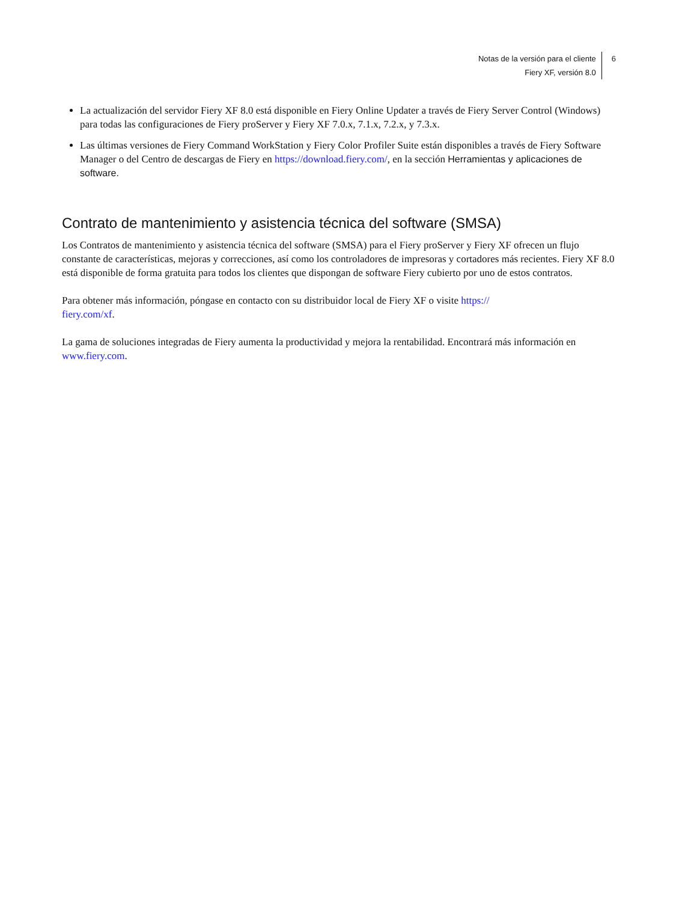Notas de la versión para el cliente
Fiery XF, versión 8.0
6
La actualización del servidor Fiery XF 8.0 está disponible en Fiery Online Updater a través de Fiery Server Control (Windows) para todas las configuraciones de Fiery proServer y Fiery XF 7.0.x, 7.1.x, 7.2.x, y 7.3.x.
Las últimas versiones de Fiery Command WorkStation y Fiery Color Profiler Suite están disponibles a través de Fiery Software Manager o del Centro de descargas de Fiery en https://download.fiery.com/, en la sección Herramientas y aplicaciones de software.
Contrato de mantenimiento y asistencia técnica del software (SMSA)
Los Contratos de mantenimiento y asistencia técnica del software (SMSA) para el Fiery proServer y Fiery XF ofrecen un flujo constante de características, mejoras y correcciones, así como los controladores de impresoras y cortadores más recientes. Fiery XF 8.0 está disponible de forma gratuita para todos los clientes que dispongan de software Fiery cubierto por uno de estos contratos.
Para obtener más información, póngase en contacto con su distribuidor local de Fiery XF o visite https://
fiery.com/xf.
La gama de soluciones integradas de Fiery aumenta la productividad y mejora la rentabilidad. Encontrará más información en www.fiery.com.